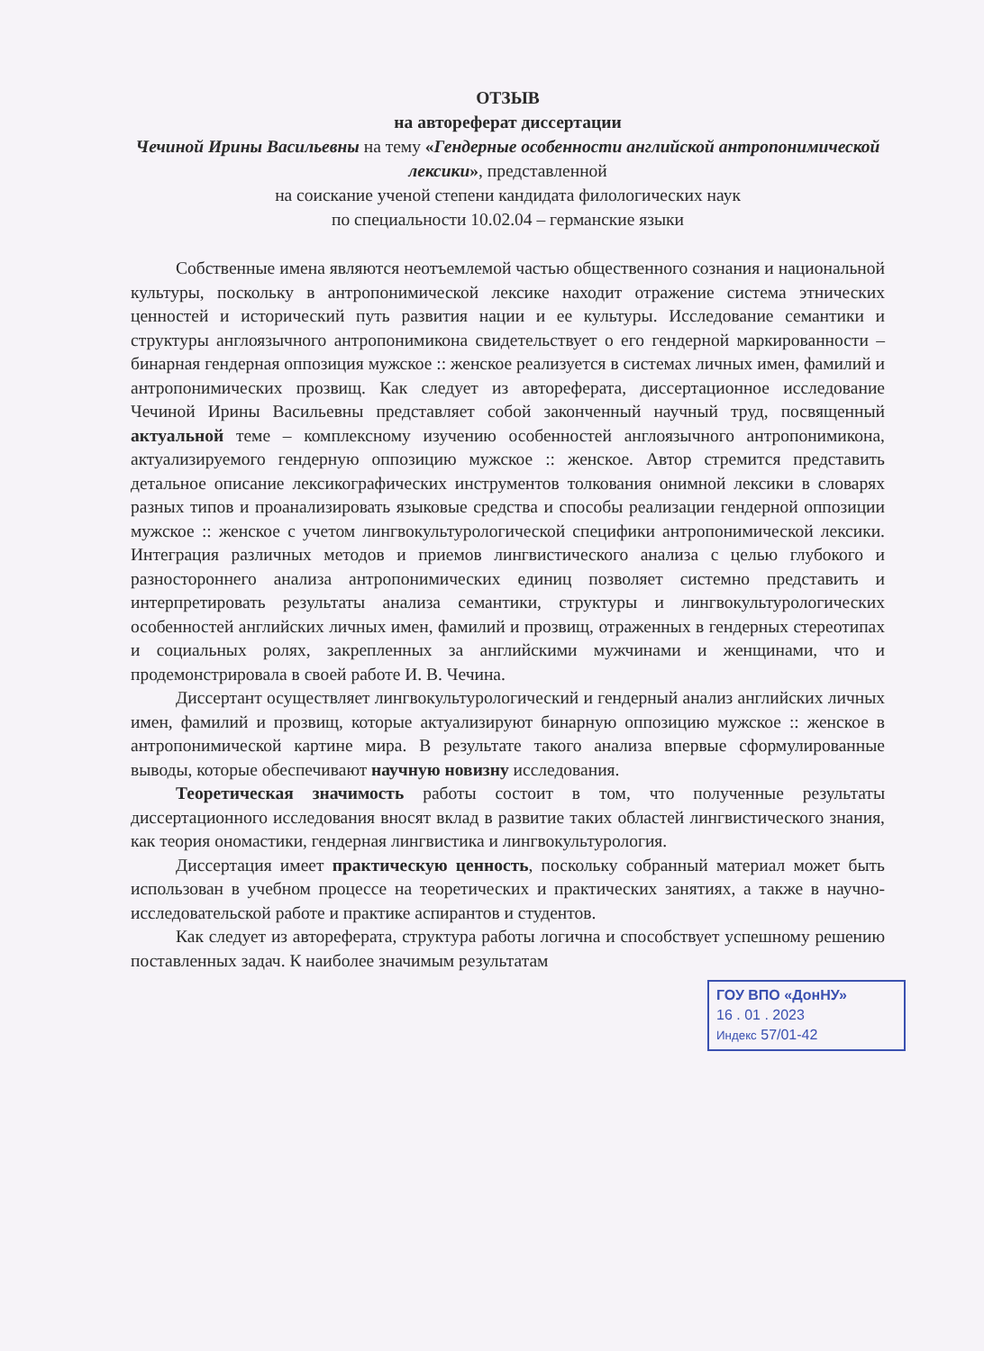ОТЗЫВ
на автореферат диссертации
Чечиной Ирины Васильевны на тему «Гендерные особенности английской антропонимической лексики», представленной
на соискание ученой степени кандидата филологических наук
по специальности 10.02.04 – германские языки
Собственные имена являются неотъемлемой частью общественного сознания и национальной культуры, поскольку в антропонимической лексике находит отражение система этнических ценностей и исторический путь развития нации и ее культуры. Исследование семантики и структуры англоязычного антропонимикона свидетельствует о его гендерной маркированности – бинарная гендерная оппозиция мужское :: женское реализуется в системах личных имен, фамилий и антропонимических прозвищ. Как следует из автореферата, диссертационное исследование Чечиной Ирины Васильевны представляет собой законченный научный труд, посвященный актуальной теме – комплексному изучению особенностей англоязычного антропонимикона, актуализируемого гендерную оппозицию мужское :: женское. Автор стремится представить детальное описание лексикографических инструментов толкования онимной лексики в словарях разных типов и проанализировать языковые средства и способы реализации гендерной оппозиции мужское :: женское с учетом лингвокультурологической специфики антропонимической лексики. Интеграция различных методов и приемов лингвистического анализа с целью глубокого и разностороннего анализа антропонимических единиц позволяет системно представить и интерпретировать результаты анализа семантики, структуры и лингвокультурологических особенностей английских личных имен, фамилий и прозвищ, отраженных в гендерных стереотипах и социальных ролях, закрепленных за английскими мужчинами и женщинами, что и продемонстрировала в своей работе И. В. Чечина.
Диссертант осуществляет лингвокультурологический и гендерный анализ английских личных имен, фамилий и прозвищ, которые актуализируют бинарную оппозицию мужское :: женское в антропонимической картине мира. В результате такого анализа впервые сформулированные выводы, которые обеспечивают научную новизну исследования.
Теоретическая значимость работы состоит в том, что полученные результаты диссертационного исследования вносят вклад в развитие таких областей лингвистического знания, как теория ономастики, гендерная лингвистика и лингвокультурология.
Диссертация имеет практическую ценность, поскольку собранный материал может быть использован в учебном процессе на теоретических и практических занятиях, а также в научно-исследовательской работе и практике аспирантов и студентов.
Как следует из автореферата, структура работы логична и способствует успешному решению поставленных задач. К наиболее значимым результатам
ГОУ ВПО «ДонНУ»
16 . 01 . 2023
Индекс 57/01-42